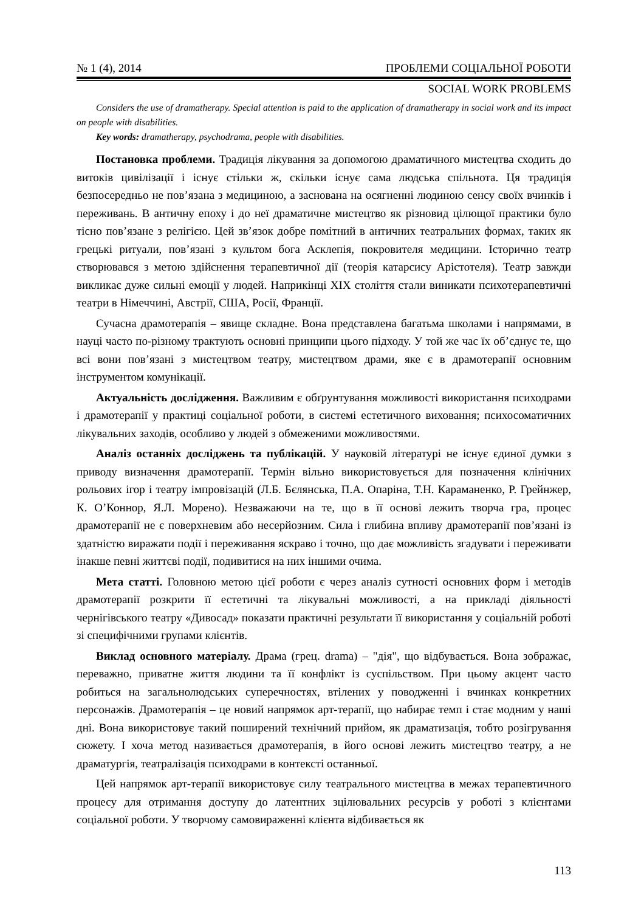№ 1 (4), 2014 ПРОБЛЕМИ СОЦІАЛЬНОЇ РОБОТИ
SOCIAL WORK PROBLEMS
Considers the use of dramatherapy. Special attention is paid to the application of dramatherapy in social work and its impact on people with disabilities.
Key words: dramatherapy, psychodrama, people with disabilities.
Постановка проблеми. Традиція лікування за допомогою драматичного мистецтва сходить до витоків цивілізації і існує стільки ж, скільки існує сама людська спільнота. Ця традиція безпосередньо не пов’язана з медициною, а заснована на осягненні людиною сенсу своїх вчинків і переживань. В античну епоху і до неї драматичне мистецтво як різновид цілющої практики було тісно пов’язане з релігією. Цей зв’язок добре помітний в античних театральних формах, таких як грецькі ритуали, пов’язані з культом бога Асклепія, покровителя медицини. Історично театр створювався з метою здійснення терапевтичної дії (теорія катарсису Арістотеля). Театр завжди викликає дуже сильні емоції у людей. Наприкінці XIX століття стали виникати психотерапевтичні театри в Німеччині, Австрії, США, Росії, Франції.
Сучасна драмотерапія – явище складне. Вона представлена багатьма школами і напрямами, в науці часто по-різному трактують основні принципи цього підходу. У той же час їх об’єднує те, що всі вони пов’язані з мистецтвом театру, мистецтвом драми, яке є в драмотерапії основним інструментом комунікації.
Актуальність дослідження. Важливим є обґрунтування можливості використання психодрами і драмотерапії у практиці соціальної роботи, в системі естетичного виховання; психосоматичних лікувальних заходів, особливо у людей з обмеженими можливостями.
Аналіз останніх досліджень та публікацій. У науковій літературі не існує єдиної думки з приводу визначення драмотерапії. Термін вільно використовується для позначення клінічних рольових ігор і театру імпровізацій (Л.Б. Бєлянська, П.А. Опаріна, Т.Н. Караманенко, Р. Грейнжер, К. О’Коннор, Я.Л. Морено). Незважаючи на те, що в її основі лежить творча гра, процес драмотерапії не є поверхневим або несерйозним. Сила і глибина впливу драмотерапії пов’язані із здатністю виражати події і переживання яскраво і точно, що дає можливість згадувати і переживати інакше певні життєві події, подивитися на них іншими очима.
Мета статті. Головною метою цієї роботи є через аналіз сутності основних форм і методів драмотерапії розкрити її естетичні та лікувальні можливості, а на прикладі діяльності чернігівського театру «Дивосад» показати практичні результати її використання у соціальній роботі зі специфічними групами клієнтів.
Виклад основного матеріалу. Драма (грец. drama) – "дія", що відбувається. Вона зображає, переважно, приватне життя людини та її конфлікт із суспільством. При цьому акцент часто робиться на загальнолюдських суперечностях, втілених у поводженні і вчинках конкретних персонажів. Драмотерапія – це новий напрямок арт-терапії, що набирає темп і стає модним у наші дні. Вона використовує такий поширений технічний прийом, як драматизація, тобто розігрування сюжету. І хоча метод називається драмотерапія, в його основі лежить мистецтво театру, а не драматургія, театралізація психодрами в контексті останньої.
Цей напрямок арт-терапії використовує силу театрального мистецтва в межах терапевтичного процесу для отримання доступу до латентних зцілювальних ресурсів у роботі з клієнтами соціальної роботи. У творчому самовираженні клієнта відбивається як
113